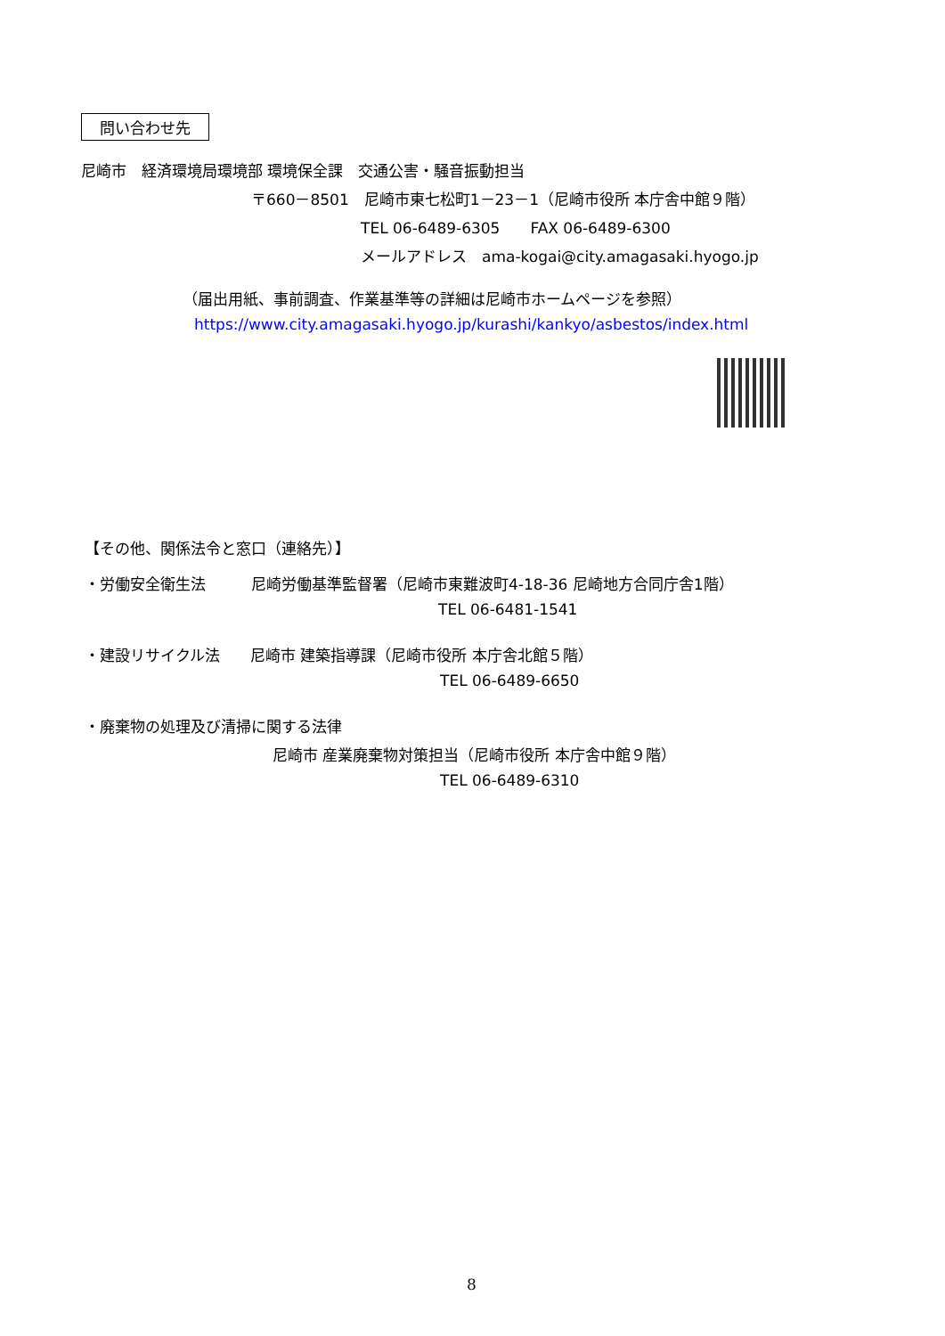問い合わせ先
尼崎市　経済環境局環境部 環境保全課　交通公害・騒音振動担当
〒660－8501　尼崎市東七松町1－23－1（尼崎市役所 本庁舎中館９階）
TEL 06-6489-6305　　FAX 06-6489-6300
メールアドレス　ama-kogai@city.amagasaki.hyogo.jp
（届出用紙、事前調査、作業基準等の詳細は尼崎市ホームページを参照）
https://www.city.amagasaki.hyogo.jp/kurashi/kankyo/asbestos/index.html
【その他、関係法令と窓口（連絡先）】
・労働安全衛生法　　　尼崎労働基準監督署（尼崎市東難波町4-18-36 尼崎地方合同庁舎1階）
TEL 06-6481-1541
・建設リサイクル法　　尼崎市 建築指導課（尼崎市役所 本庁舎北館５階）
TEL 06-6489-6650
・廃棄物の処理及び清掃に関する法律
尼崎市 産業廃棄物対策担当（尼崎市役所 本庁舎中館９階）
TEL 06-6489-6310
8